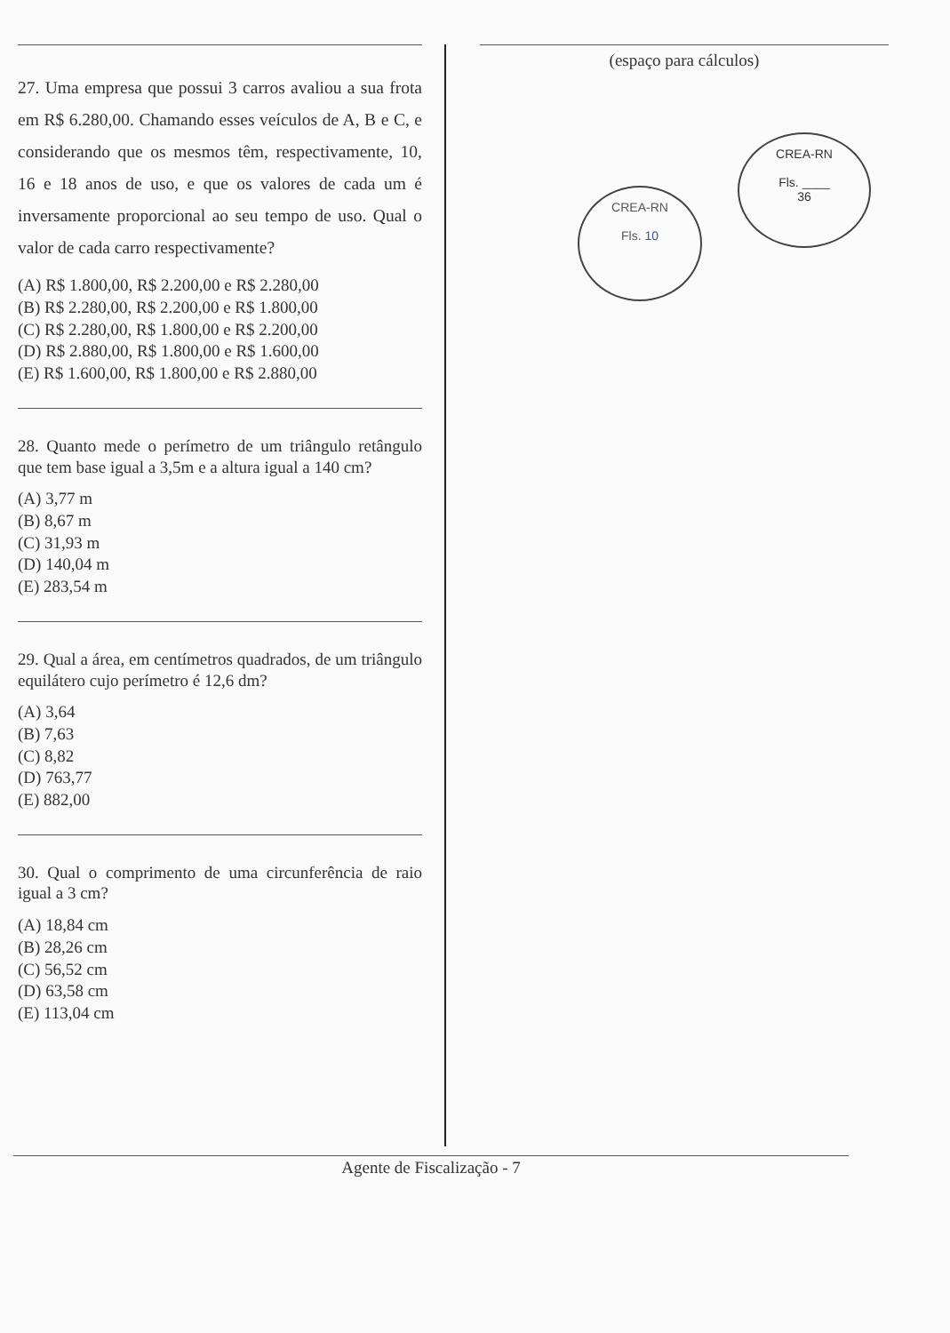27. Uma empresa que possui 3 carros avaliou a sua frota em R$ 6.280,00. Chamando esses veículos de A, B e C, e considerando que os mesmos têm, respectivamente, 10, 16 e 18 anos de uso, e que os valores de cada um é inversamente proporcional ao seu tempo de uso. Qual o valor de cada carro respectivamente?
(A) R$ 1.800,00, R$ 2.200,00 e R$ 2.280,00
(B) R$ 2.280,00, R$ 2.200,00 e R$ 1.800,00
(C) R$ 2.280,00, R$ 1.800,00 e R$ 2.200,00
(D) R$ 2.880,00, R$ 1.800,00 e R$ 1.600,00
(E) R$ 1.600,00, R$ 1.800,00 e R$ 2.880,00
28. Quanto mede o perímetro de um triângulo retângulo que tem base igual a 3,5m e a altura igual a 140 cm?
(A) 3,77 m
(B) 8,67 m
(C) 31,93 m
(D) 140,04 m
(E) 283,54 m
29. Qual a área, em centímetros quadrados, de um triângulo equilátero cujo perímetro é 12,6 dm?
(A) 3,64
(B) 7,63
(C) 8,82
(D) 763,77
(E) 882,00
30. Qual o comprimento de uma circunferência de raio igual a 3 cm?
(A) 18,84 cm
(B) 28,26 cm
(C) 56,52 cm
(D) 63,58 cm
(E) 113,04 cm
(espaço para cálculos)
CREA-RN
Fls. 10
CREA-RN
Fls. ____
36
Agente de Fiscalização - 7